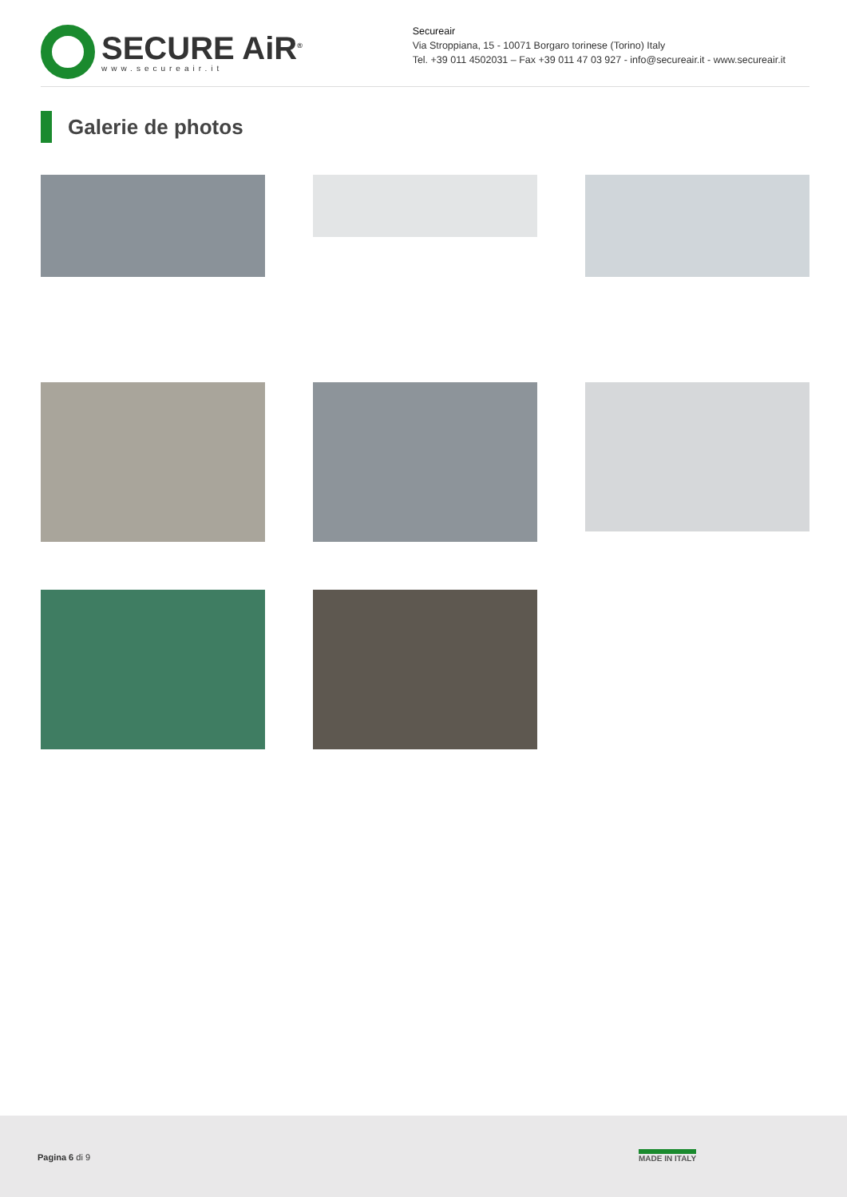SECURE AiR<sup>®</sup>
www.secureair.it
Secureair
Via Stroppiana, 15 - 10071 Borgaro torinese (Torino) Italy
Tel. +39 011 4502031 – Fax +39 011 47 03 927 - info@secureair.it - www.secureair.it
Galerie de photos
Pagina 6 di 9 MADE IN ITALY